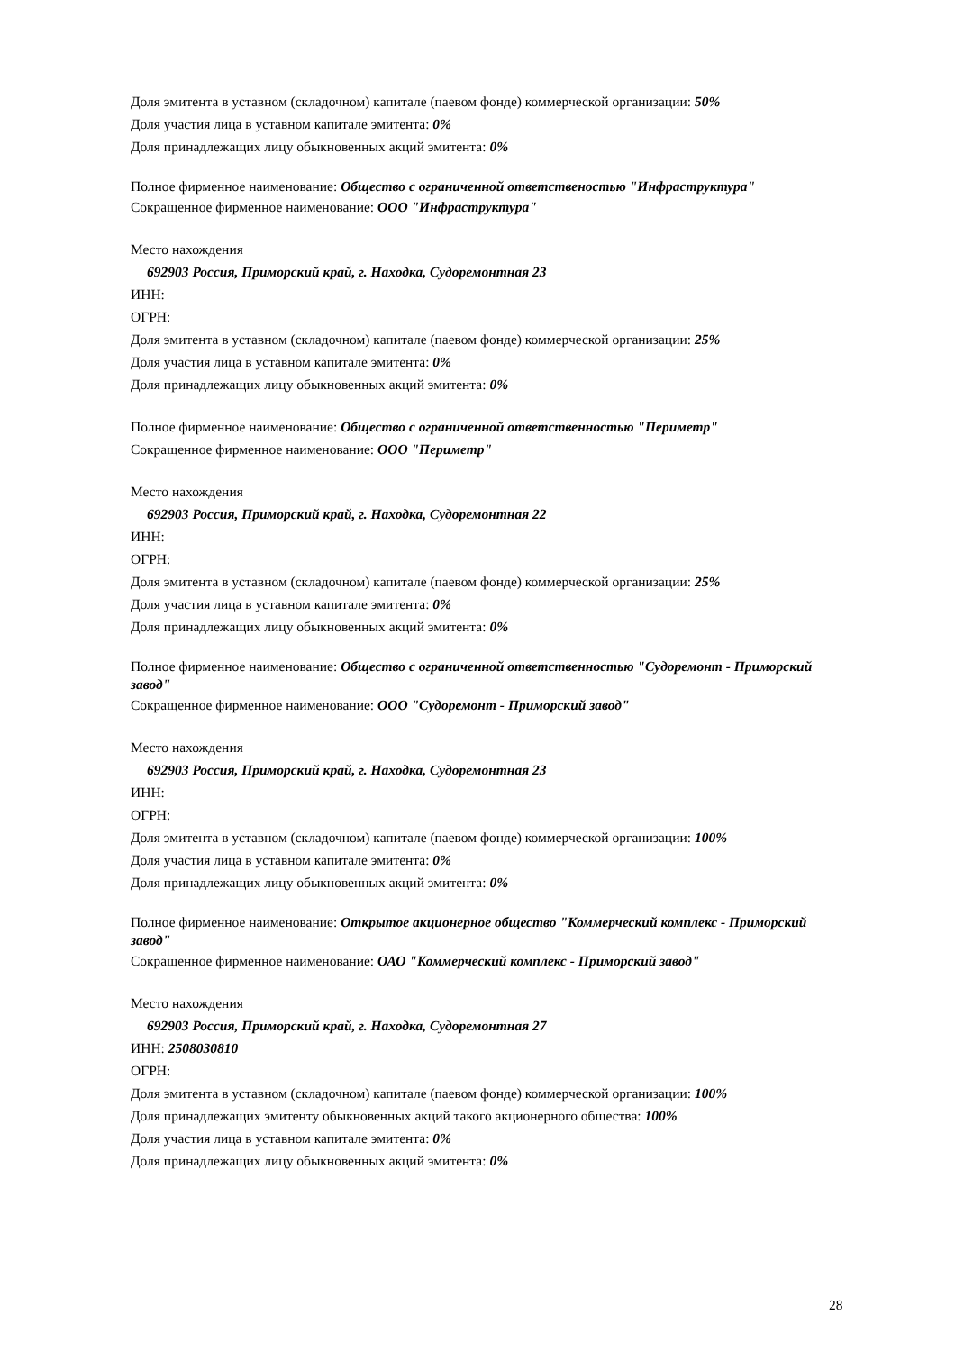Доля эмитента в уставном (складочном) капитале (паевом фонде) коммерческой организации: 50%
Доля участия лица в уставном капитале эмитента: 0%
Доля принадлежащих лицу обыкновенных акций эмитента: 0%
Полное фирменное наименование: Общество с ограниченной ответственостью "Инфраструктура"
Сокращенное фирменное наименование: ООО "Инфраструктура"
Место нахождения
692903 Россия, Приморский край, г. Находка, Судоремонтная 23
ИНН:
ОГРН:
Доля эмитента в уставном (складочном) капитале (паевом фонде) коммерческой организации: 25%
Доля участия лица в уставном капитале эмитента: 0%
Доля принадлежащих лицу обыкновенных акций эмитента: 0%
Полное фирменное наименование: Общество с ограниченной ответственностью "Периметр"
Сокращенное фирменное наименование: ООО "Периметр"
Место нахождения
692903 Россия, Приморский край, г. Находка, Судоремонтная 22
ИНН:
ОГРН:
Доля эмитента в уставном (складочном) капитале (паевом фонде) коммерческой организации: 25%
Доля участия лица в уставном капитале эмитента: 0%
Доля принадлежащих лицу обыкновенных акций эмитента: 0%
Полное фирменное наименование: Общество с ограниченной ответственностью "Судоремонт - Приморский завод"
Сокращенное фирменное наименование: ООО "Судоремонт - Приморский завод"
Место нахождения
692903 Россия, Приморский край, г. Находка, Судоремонтная 23
ИНН:
ОГРН:
Доля эмитента в уставном (складочном) капитале (паевом фонде) коммерческой организации: 100%
Доля участия лица в уставном капитале эмитента: 0%
Доля принадлежащих лицу обыкновенных акций эмитента: 0%
Полное фирменное наименование: Открытое акционерное общество "Коммерческий комплекс - Приморский завод"
Сокращенное фирменное наименование: ОАО "Коммерческий комплекс - Приморский завод"
Место нахождения
692903 Россия, Приморский край, г. Находка, Судоремонтная 27
ИНН: 2508030810
ОГРН:
Доля эмитента в уставном (складочном) капитале (паевом фонде) коммерческой организации: 100%
Доля принадлежащих эмитенту обыкновенных акций такого акционерного общества: 100%
Доля участия лица в уставном капитале эмитента: 0%
Доля принадлежащих лицу обыкновенных акций эмитента: 0%
28